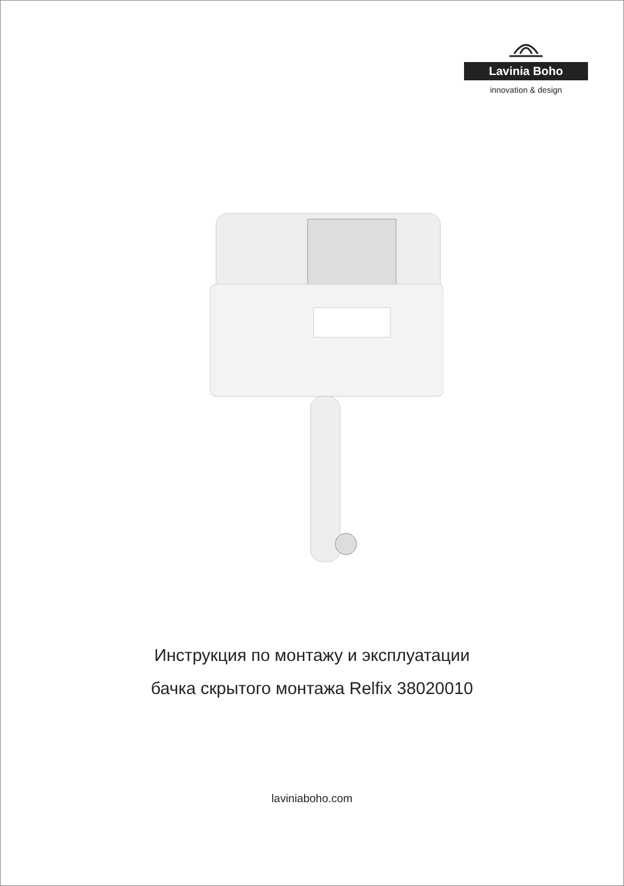Lavinia Boho
innovation & design
Инструкция по монтажу и эксплуатации
бачка скрытого монтажа Relfix 38020010
laviniaboho.com